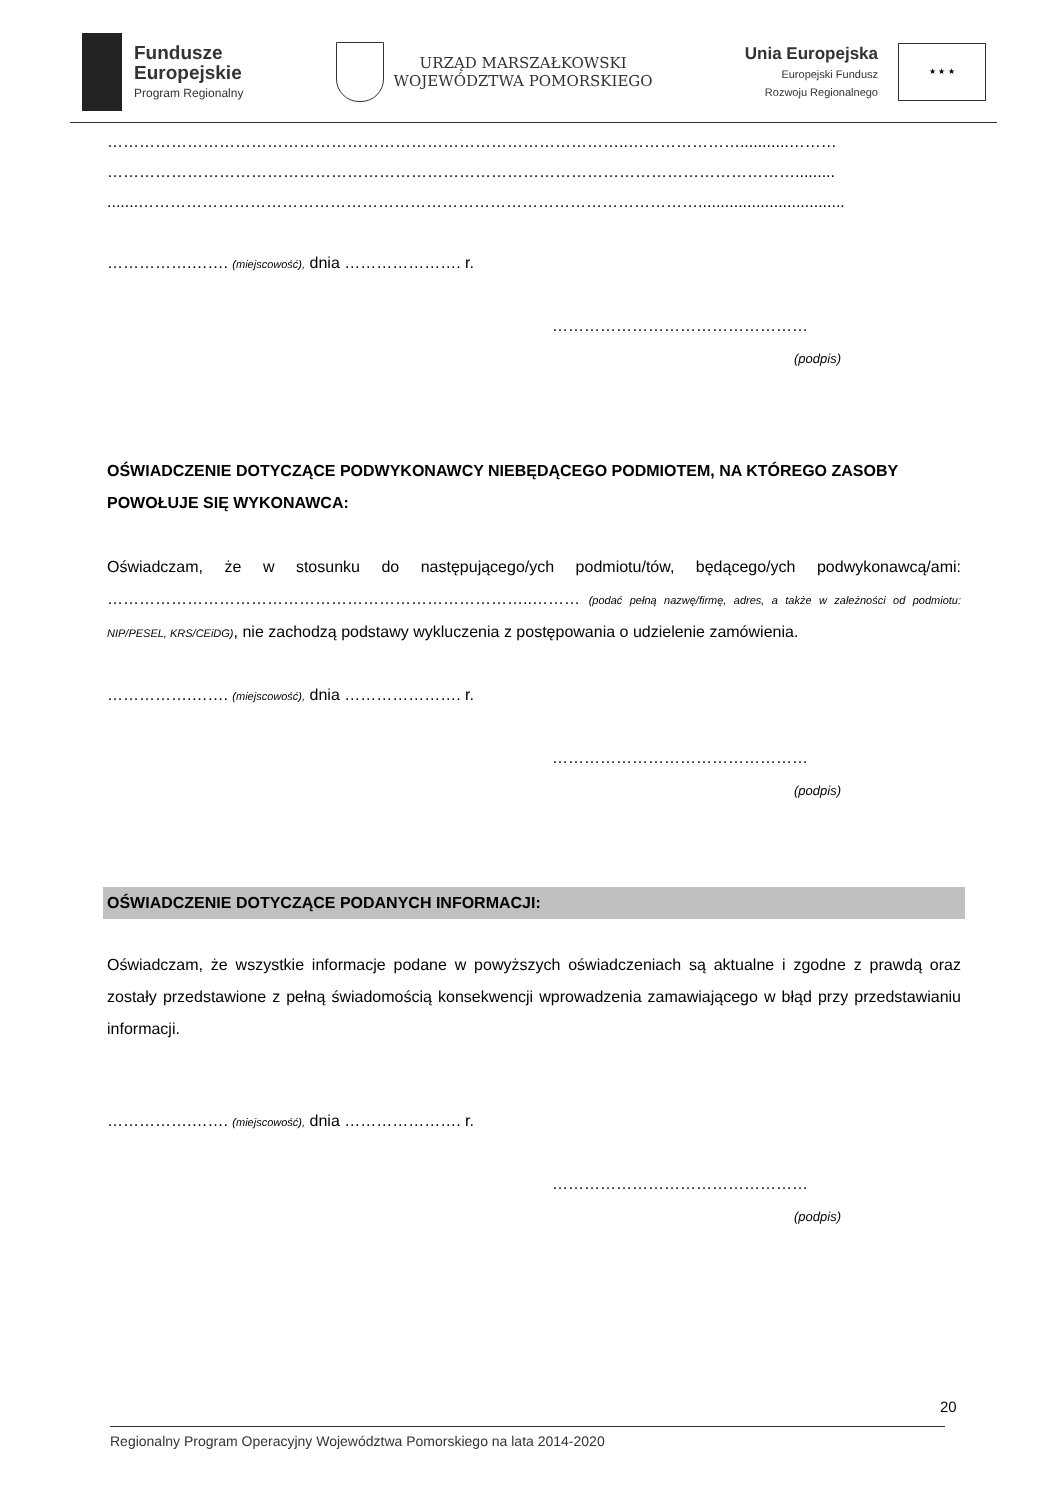Fundusze
Europejskie
Program Regionalny
URZĄD MARSZAŁKOWSKI
WOJEWÓDZTWA POMORSKIEGO
Unia Europejska
Europejski Fundusz
Rozwoju Regionalnego
★ ★ ★
……………………………………………………………………………………..…………………...........………
………………………………………………………………………………………………………………….........
.......…………………………………………………………………………………………….................................
…………….……. (miejscowość), dnia …………………. r.
…………………………………………
(podpis)
OŚWIADCZENIE DOTYCZĄCE PODWYKONAWCY NIEBĘDĄCEGO PODMIOTEM, NA KTÓREGO ZASOBY POWOŁUJE SIĘ WYKONAWCA:
Oświadczam, że w stosunku do następującego/ych podmiotu/tów, będącego/ych podwykonawcą/ami: ……………………………………………………………………..……… (podać pełną nazwę/firmę, adres, a także w zależności od podmiotu: NIP/PESEL, KRS/CEiDG), nie zachodzą podstawy wykluczenia z postępowania o udzielenie zamówienia.
…………….……. (miejscowość), dnia …………………. r.
…………………………………………
(podpis)
OŚWIADCZENIE DOTYCZĄCE PODANYCH INFORMACJI:
Oświadczam, że wszystkie informacje podane w powyższych oświadczeniach są aktualne i zgodne z prawdą oraz zostały przedstawione z pełną świadomością konsekwencji wprowadzenia zamawiającego w błąd przy przedstawianiu informacji.
…………….……. (miejscowość), dnia …………………. r.
…………………………………………
(podpis)
20
Regionalny Program Operacyjny Województwa Pomorskiego na lata 2014-2020